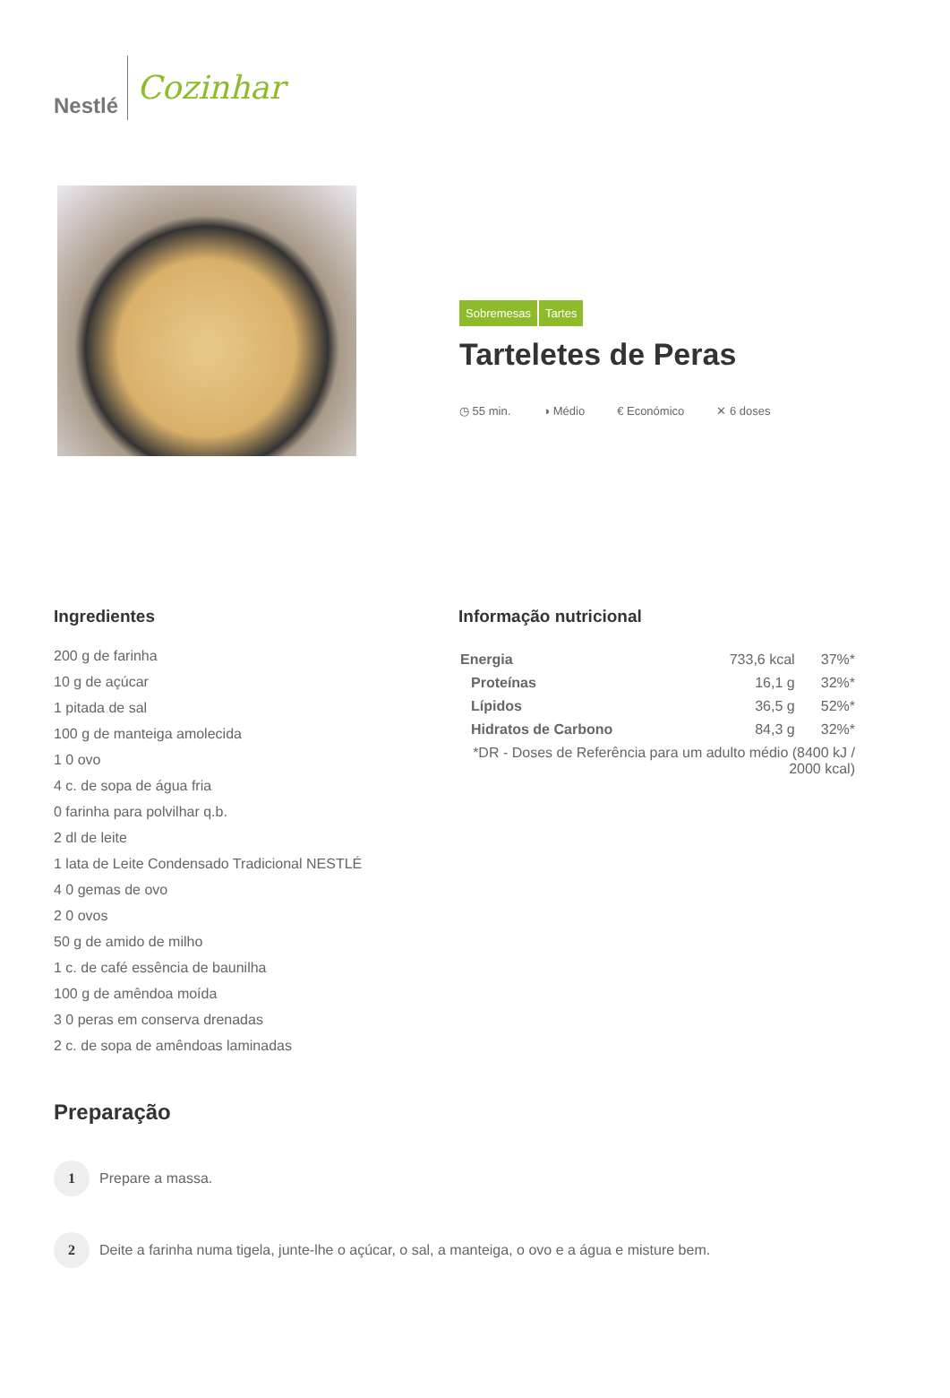Nestlé
Cozinhar
Sobremesas Tartes
Tarteletes de Peras
◷ 55 min. ◑ Médio € Económico ✕ 6 doses
Ingredientes
200 g de farinha
10 g de açúcar
1 pitada de sal
100 g de manteiga amolecida
1 0 ovo
4 c. de sopa de água fria
0 farinha para polvilhar q.b.
2 dl de leite
1 lata de Leite Condensado Tradicional NESTLÉ
4 0 gemas de ovo
2 0 ovos
50 g de amido de milho
1 c. de café essência de baunilha
100 g de amêndoa moída
3 0 peras em conserva drenadas
2 c. de sopa de amêndoas laminadas
Informação nutricional
| Energia | 733,6 kcal | 37%* |
| Proteínas | 16,1 g | 32%* |
| Lípidos | 36,5 g | 52%* |
| Hidratos de Carbono | 84,3 g | 32%* |
| *DR - Doses de Referência para um adulto médio (8400 kJ / 2000 kcal) | | |
Preparação
1
Prepare a massa.
2
Deite a farinha numa tigela, junte-lhe o açúcar, o sal, a manteiga, o ovo e a água e misture bem.